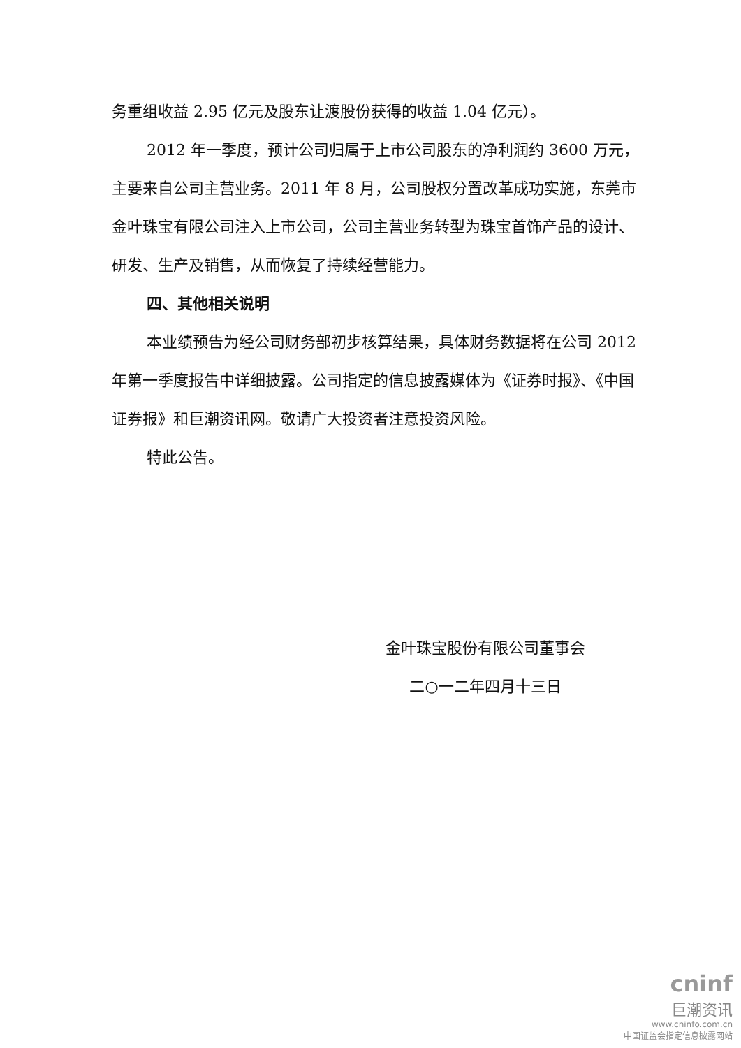务重组收益 2.95 亿元及股东让渡股份获得的收益 1.04 亿元）。
2012 年一季度，预计公司归属于上市公司股东的净利润约 3600 万元，主要来自公司主营业务。2011 年 8 月，公司股权分置改革成功实施，东莞市金叶珠宝有限公司注入上市公司，公司主营业务转型为珠宝首饰产品的设计、研发、生产及销售，从而恢复了持续经营能力。
四、其他相关说明
本业绩预告为经公司财务部初步核算结果，具体财务数据将在公司 2012 年第一季度报告中详细披露。公司指定的信息披露媒体为《证券时报》、《中国证券报》和巨潮资讯网。敬请广大投资者注意投资风险。
特此公告。
金叶珠宝股份有限公司董事会
二○一二年四月十三日
cninf
巨潮资讯
www.cninfo.com.cn
中国证监会指定信息披露网站